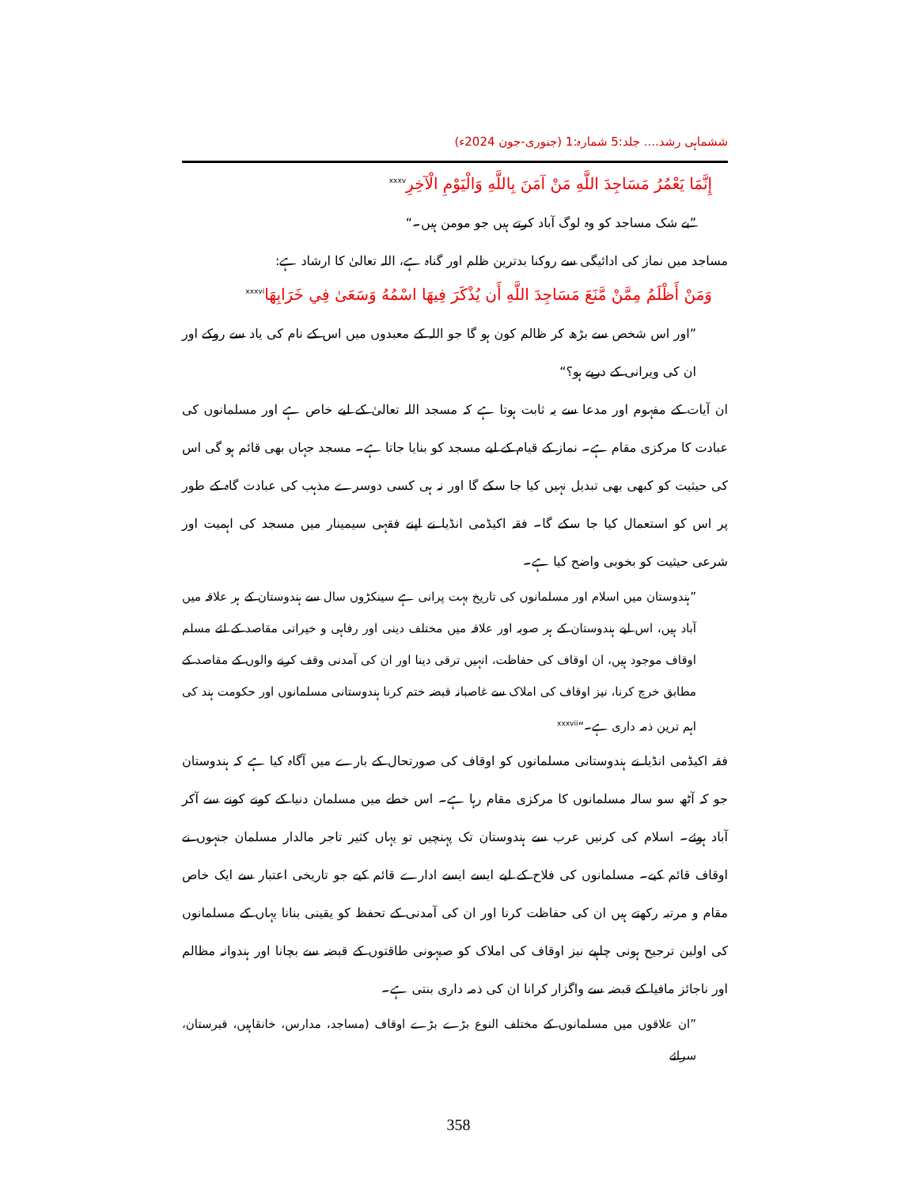ششماہی رشد.... جلد:5 شمارہ:1 (جنوری-جون 2024ء)
إِنَّمَا يَعْمُرُ مَسَاجِدَ اللَّهِ مَنْ آمَنَ بِاللَّهِ وَالْيَوْمِ الْآخِرِ<sup>xxxv</sup>
”بے شک مساجد کو وہ لوگ آباد کرتے ہیں جو مومن ہیں۔“
مساجد میں نماز کی ادائیگی سے روکنا بدترین ظلم اور گناہ ہے، اللہ تعالیٰ کا ارشاد ہے:
وَمَنْ أَظْلَمُ مِمَّنْ مَّنَعَ مَسَاجِدَ اللَّهِ أَن يُذْكَرَ فِيهَا اسْمُهُ وَسَعَىٰ فِي خَرَابِهَا<sup>xxxvi</sup>
”اور اس شخص سے بڑھ کر ظالم کون ہو گا جو اللہ کے معبدوں میں اس کے نام کی یاد سے روکے اور ان کی ویرانی کے درپے ہو؟“
ان آیات کے مفہوم اور مدعا سے یہ ثابت ہوتا ہے کہ مسجد اللہ تعالیٰ کے لیے خاص ہے اور مسلمانوں کی عبادت کا مرکزی مقام ہے۔ نماز کے قیام کے لیے مسجد کو بنایا جاتا ہے۔ مسجد جہاں بھی قائم ہو گی اس کی حیثیت کو کبھی بھی تبدیل نہیں کیا جا سکے گا اور نہ ہی کسی دوسرے مذہب کی عبادت گاہ کے طور پر اس کو استعمال کیا جا سکے گا۔ فقہ اکیڈمی انڈیا نے اپنے فقہی سیمینار میں مسجد کی اہمیت اور شرعی حیثیت کو بخوبی واضح کیا ہے۔
”ہندوستان میں اسلام اور مسلمانوں کی تاریخ بہت پرانی ہے سینکڑوں سال سے ہندوستان کے ہر علاقہ میں آباد ہیں، اس لیے ہندوستان کے ہر صوبہ اور علاقہ میں مختلف دینی اور رفاہی و خیراتی مقاصد کے لئے مسلم اوقاف موجود ہیں، ان اوقاف کی حفاظت، انہیں ترقی دینا اور ان کی آمدنی وقف کرنے والوں کے مقاصد کے مطابق خرچ کرنا، نیز اوقاف کی املاک سے غاصبانہ قبضہ ختم کرنا ہندوستانی مسلمانوں اور حکومت ہند کی اہم ترین ذمہ داری ہے۔“<sup>xxxvii</sup>
فقہ اکیڈمی انڈیا نے ہندوستانی مسلمانوں کو اوقاف کی صورتحال کے بارے میں آگاہ کیا ہے کہ ہندوستان جو کہ آٹھ سو سالہ مسلمانوں کا مرکزی مقام رہا ہے۔ اس خطے میں مسلمان دنیا کے کونے کونے سے آکر آباد ہوئے۔ اسلام کی کرنیں عرب سے ہندوستان تک پہنچیں تو یہاں کثیر تاجر مالدار مسلمان جنہوں نے اوقاف قائم کیے۔ مسلمانوں کی فلاح کے لیے ایسے ایسے ادارے قائم کیے جو تاریخی اعتبار سے ایک خاص مقام و مرتبہ رکھتے ہیں ان کی حفاظت کرنا اور ان کی آمدنی کے تحفظ کو یقینی بنانا یہاں کے مسلمانوں کی اولین ترجیح ہونی چاہیے نیز اوقاف کی املاک کو صیہونی طاقتوں کے قبضہ سے بچانا اور ہندوانہ مظالم اور ناجائز مافیا کے قبضہ سے واگزار کرانا ان کی ذمہ داری بنتی ہے۔
”ان علاقوں میں مسلمانوں کے مختلف النوع بڑے بڑے اوقاف (مساجد، مدارس، خانقاہیں، قبرستان، سرائے
358